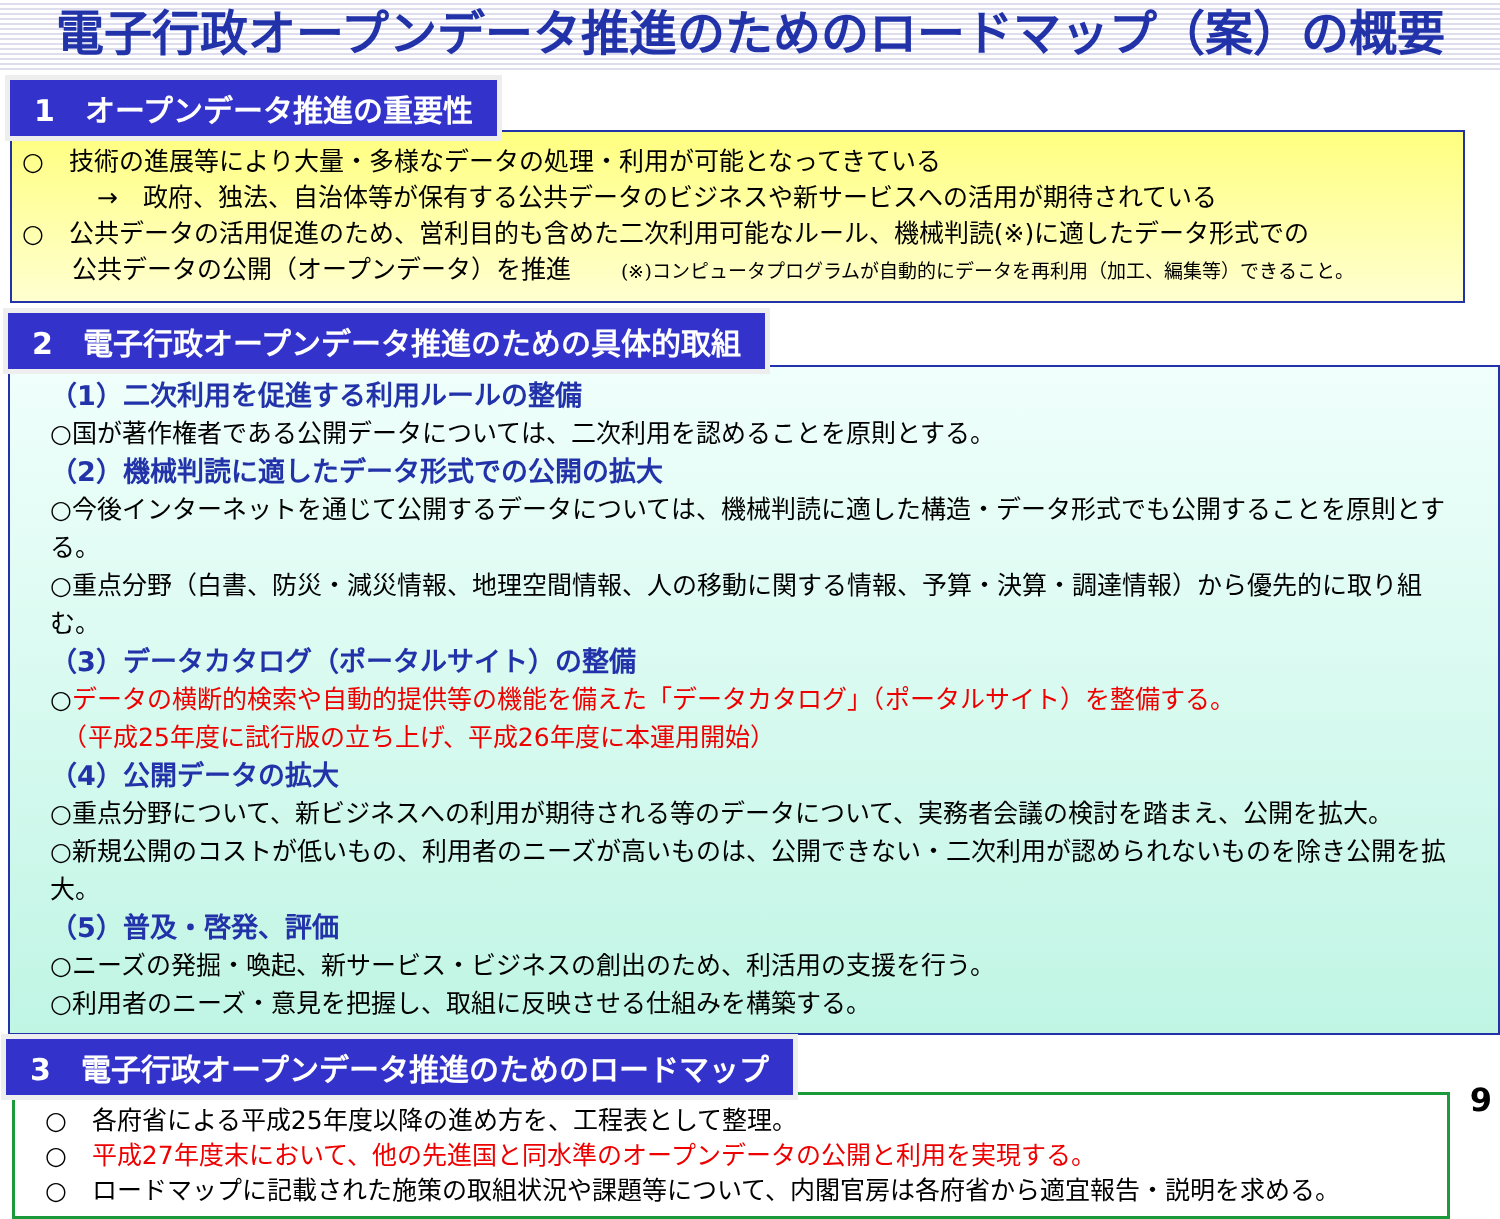電子行政オープンデータ推進のためのロードマップ（案）の概要
1　オープンデータ推進の重要性
○　技術の進展等により大量・多様なデータの処理・利用が可能となってきている
　　　→　政府、独法、自治体等が保有する公共データのビジネスや新サービスへの活用が期待されている
○　公共データの活用促進のため、営利目的も含めた二次利用可能なルール、機械判読(※)に適したデータ形式での
　　公共データの公開（オープンデータ）を推進 (※)コンピュータプログラムが自動的にデータを再利用（加工、編集等）できること。
2　電子行政オープンデータ推進のための具体的取組
（1）二次利用を促進する利用ルールの整備
○国が著作権者である公開データについては、二次利用を認めることを原則とする。
（2）機械判読に適したデータ形式での公開の拡大
○今後インターネットを通じて公開するデータについては、機械判読に適した構造・データ形式でも公開することを原則とする。
○重点分野（白書、防災・減災情報、地理空間情報、人の移動に関する情報、予算・決算・調達情報）から優先的に取り組む。
（3）データカタログ（ポータルサイト）の整備
○データの横断的検索や自動的提供等の機能を備えた「データカタログ」（ポータルサイト）を整備する。
　（平成25年度に試行版の立ち上げ、平成26年度に本運用開始）
（4）公開データの拡大
○重点分野について、新ビジネスへの利用が期待される等のデータについて、実務者会議の検討を踏まえ、公開を拡大。
○新規公開のコストが低いもの、利用者のニーズが高いものは、公開できない・二次利用が認められないものを除き公開を拡大。
（5）普及・啓発、評価
○ニーズの発掘・喚起、新サービス・ビジネスの創出のため、利活用の支援を行う。
○利用者のニーズ・意見を把握し、取組に反映させる仕組みを構築する。
3　電子行政オープンデータ推進のためのロードマップ
○　各府省による平成25年度以降の進め方を、工程表として整理。
○　平成27年度末において、他の先進国と同水準のオープンデータの公開と利用を実現する。
○　ロードマップに記載された施策の取組状況や課題等について、内閣官房は各府省から適宜報告・説明を求める。
9